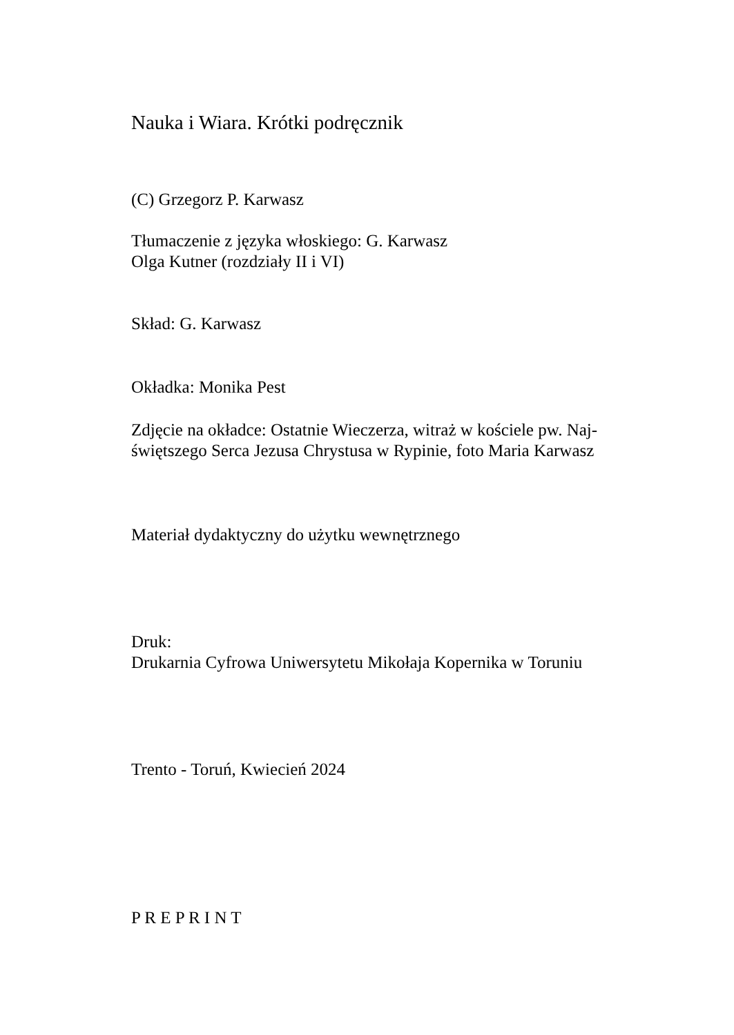Nauka i Wiara. Krótki podręcznik
(C) Grzegorz P. Karwasz
Tłumaczenie z języka włoskiego: G. Karwasz
Olga Kutner (rozdziały II i VI)
Skład: G. Karwasz
Okładka: Monika Pest
Zdjęcie na okładce: Ostatnie Wieczerza, witraż w kościele pw. Naj-
świętszego Serca Jezusa Chrystusa w Rypinie, foto Maria Karwasz
Materiał dydaktyczny do użytku wewnętrznego
Druk:
Drukarnia Cyfrowa Uniwersytetu Mikołaja Kopernika w Toruniu
Trento - Toruń, Kwiecień 2024
P R E P R I N T